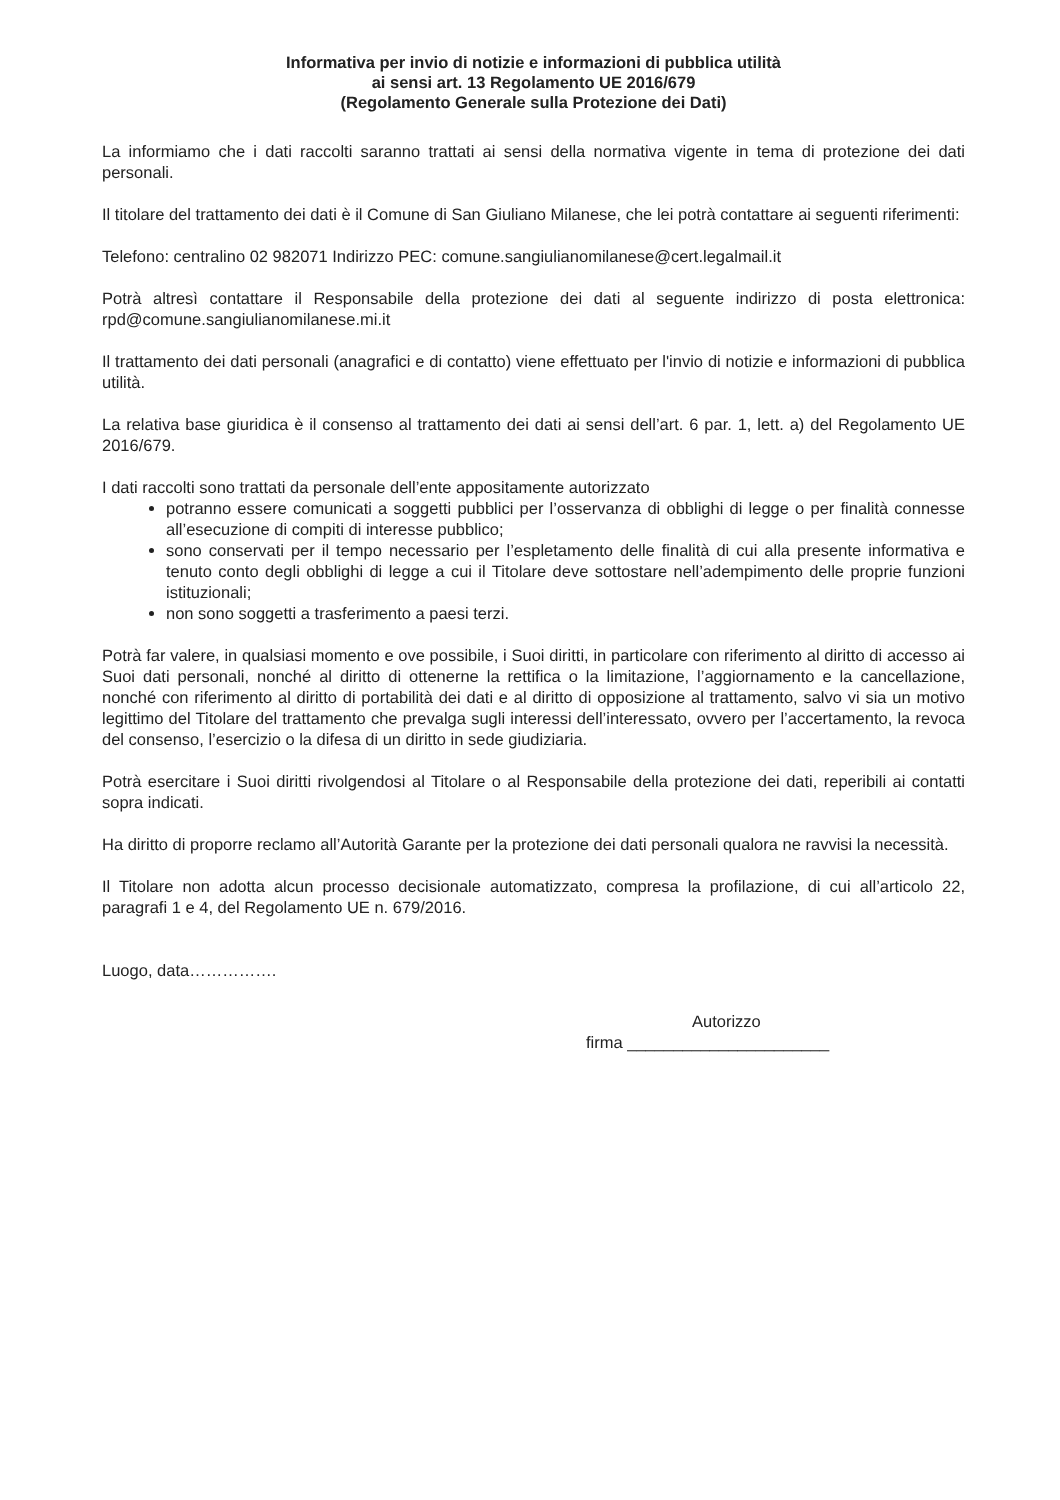Informativa per invio di notizie e informazioni di pubblica utilità
ai sensi art. 13 Regolamento UE 2016/679
(Regolamento Generale sulla Protezione dei Dati)
La informiamo che i dati raccolti saranno trattati ai sensi della normativa vigente in tema di protezione dei dati personali.
Il titolare del trattamento dei dati è il Comune di San Giuliano Milanese, che lei potrà contattare ai seguenti riferimenti:
Telefono: centralino 02 982071 Indirizzo PEC: comune.sangiulianomilanese@cert.legalmail.it
Potrà altresì contattare il Responsabile della protezione dei dati al seguente indirizzo di posta elettronica: rpd@comune.sangiulianomilanese.mi.it
Il trattamento dei dati personali (anagrafici e di contatto) viene effettuato per l'invio di notizie e informazioni di pubblica utilità.
La relativa base giuridica è il consenso al trattamento dei dati ai sensi dell’art. 6 par. 1, lett. a) del Regolamento UE 2016/679.
I dati raccolti sono trattati da personale dell’ente appositamente autorizzato
potranno essere comunicati a soggetti pubblici per l’osservanza di obblighi di legge o per finalità connesse all’esecuzione di compiti di interesse pubblico;
sono conservati per il tempo necessario per l’espletamento delle finalità di cui alla presente informativa e tenuto conto degli obblighi di legge a cui il Titolare deve sottostare nell’adempimento delle proprie funzioni istituzionali;
non sono soggetti a trasferimento a paesi terzi.
Potrà far valere, in qualsiasi momento e ove possibile, i Suoi diritti, in particolare con riferimento al diritto di accesso ai Suoi dati personali, nonché al diritto di ottenerne la rettifica o la limitazione, l’aggiornamento e la cancellazione, nonché con riferimento al diritto di portabilità dei dati e al diritto di opposizione al trattamento, salvo vi sia un motivo legittimo del Titolare del trattamento che prevalga sugli interessi dell’interessato, ovvero per l’accertamento, la revoca del consenso, l’esercizio o la difesa di un diritto in sede giudiziaria.
Potrà esercitare i Suoi diritti rivolgendosi al Titolare o al Responsabile della protezione dei dati, reperibili ai contatti sopra indicati.
Ha diritto di proporre reclamo all’Autorità Garante per la protezione dei dati personali qualora ne ravvisi la necessità.
Il Titolare non adotta alcun processo decisionale automatizzato, compresa la profilazione, di cui all’articolo 22, paragrafi 1 e 4, del Regolamento UE n. 679/2016.
Luogo, data…………….
Autorizzo
firma ______________________